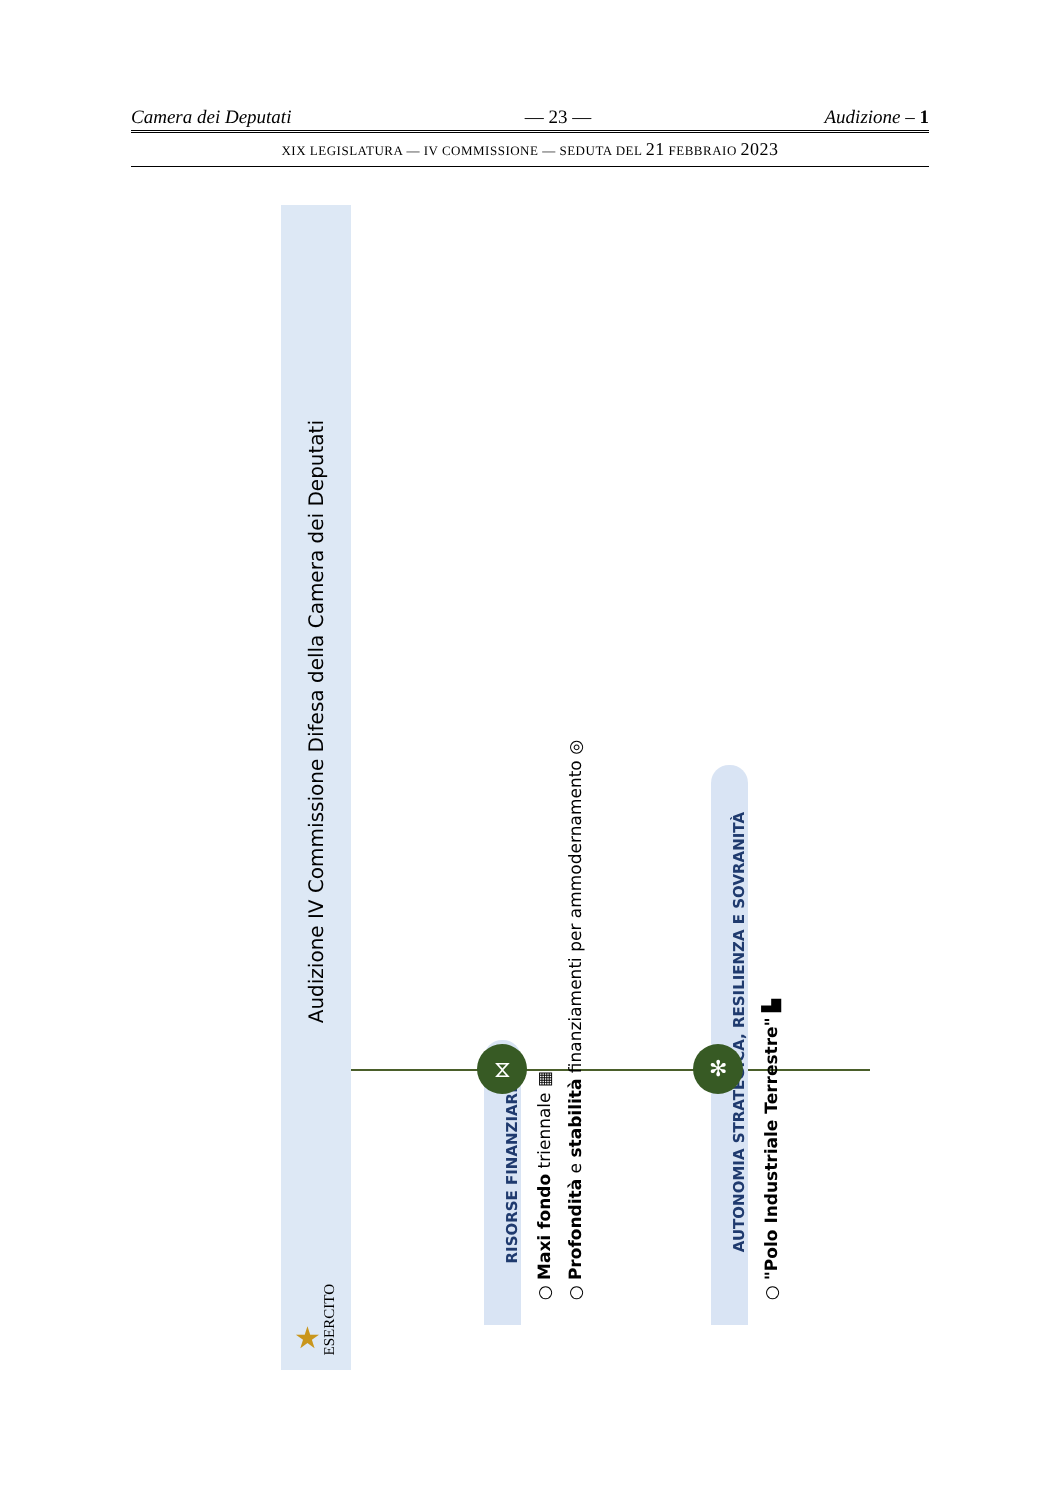Camera dei Deputati — 23 — Audizione – 1
XIX LEGISLATURA — IV COMMISSIONE — SEDUTA DEL 21 FEBBRAIO 2023
Audizione IV Commissione Difesa della Camera dei Deputati
★ ESERCITO
RISORSE FINANZIARIE
○ Maxi fondo triennale ▦
○ Profondità e stabilità finanziamenti per ammodernamento ◎
AUTONOMIA STRATEGICA, RESILIENZA E SOVRANITÀ
○ "Polo Industriale Terrestre" ▙
⧖ ✻